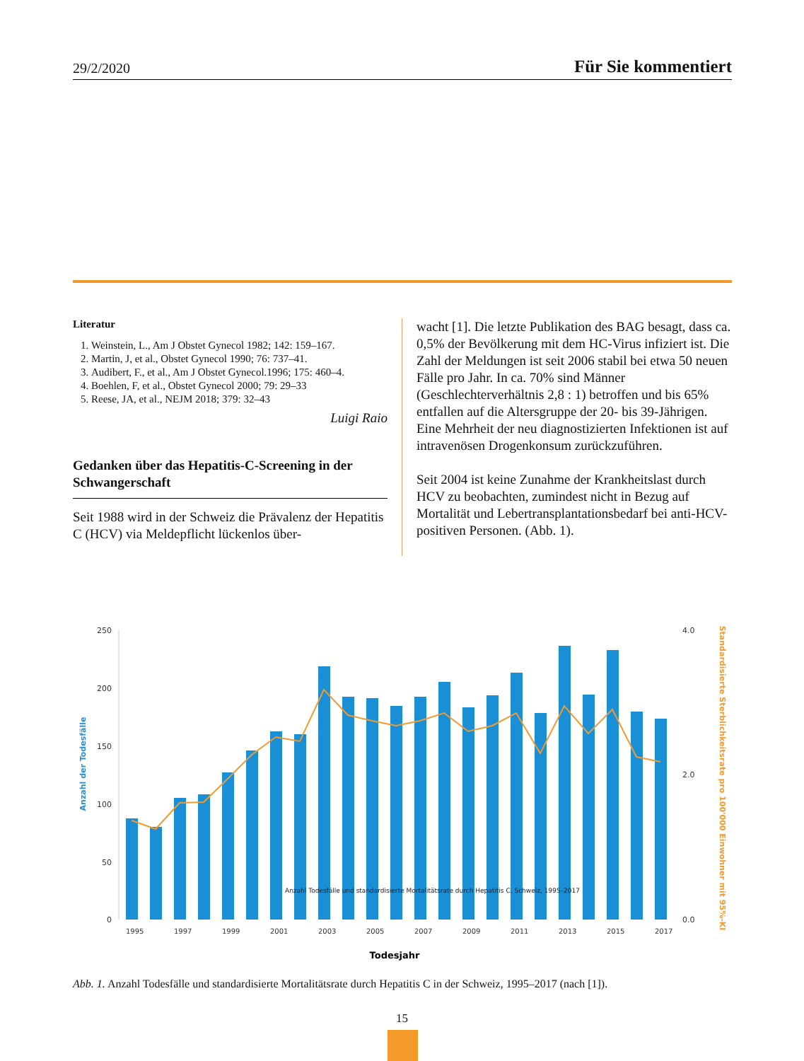29/2/2020 Für Sie kommentiert
Literatur
1. Weinstein, L., Am J Obstet Gynecol 1982; 142: 159–167.
2. Martin, J, et al., Obstet Gynecol 1990; 76: 737–41.
3. Audibert, F., et al., Am J Obstet Gynecol.1996; 175: 460–4.
4. Boehlen, F, et al., Obstet Gynecol 2000; 79: 29–33
5. Reese, JA, et al., NEJM 2018; 379: 32–43
Luigi Raio
Gedanken über das Hepatitis-C-Screening in der Schwangerschaft
Seit 1988 wird in der Schweiz die Prävalenz der Hepatitis C (HCV) via Meldepflicht lückenlos über-
wacht [1]. Die letzte Publikation des BAG besagt, dass ca. 0,5% der Bevölkerung mit dem HC-Virus infiziert ist. Die Zahl der Meldungen ist seit 2006 stabil bei etwa 50 neuen Fälle pro Jahr. In ca. 70% sind Männer (Geschlechterverhältnis 2,8 : 1) betroffen und bis 65% entfallen auf die Altersgruppe der 20- bis 39-Jährigen. Eine Mehrheit der neu diagnostizierten Infektionen ist auf intravenösen Drogenkonsum zurückzuführen.
Seit 2004 ist keine Zunahme der Krankheitslast durch HCV zu beobachten, zumindest nicht in Bezug auf Mortalität und Lebertransplantationsbedarf bei anti-HCV-positiven Personen. (Abb. 1).
250
200
150
100
50
0
4.0
0.0
2.0
Anzahl der Todesfälle
Standardisierte Sterblichkeitsrate pro 100'000 Einwohner mit 95%-KI
Anzahl Todesfälle und standardisierte Mortalitätsrate durch Hepatitis C, Schweiz, 1995–2017
1995
1997
1999
2001
2003
2005
2007
2009
2011
2013
2015
2017
Todesjahr
Abb. 1. Anzahl Todesfälle und standardisierte Mortalitätsrate durch Hepatitis C in der Schweiz, 1995–2017 (nach [1]).
15